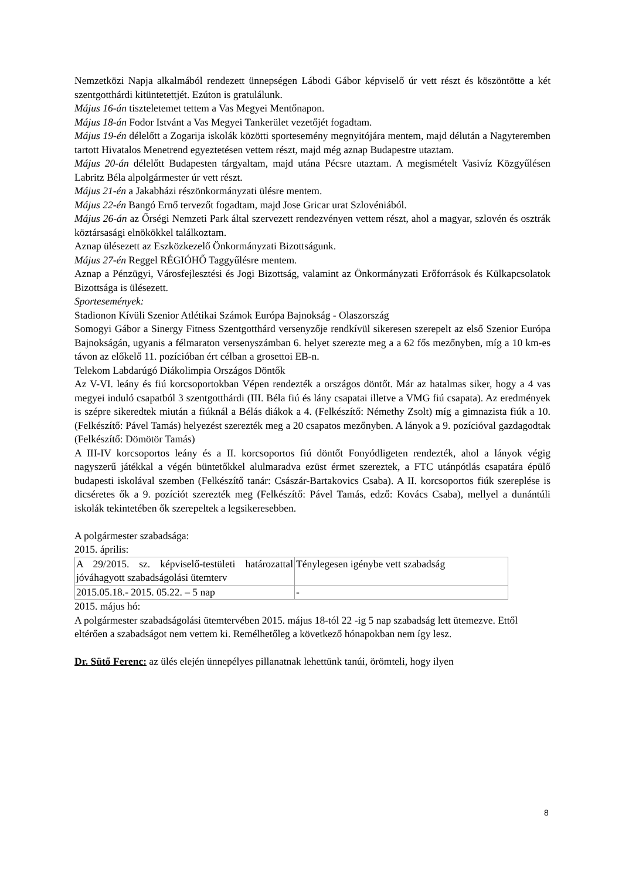Nemzetközi Napja alkalmából rendezett ünnepségen Lábodi Gábor képviselő úr vett részt és köszöntötte a két szentgotthárdi kitüntetettjét. Ezúton is gratulálunk.
Május 16-án tiszteletemet tettem a Vas Megyei Mentőnapon.
Május 18-án Fodor Istvánt a Vas Megyei Tankerület vezetőjét fogadtam.
Május 19-én délelőtt a Zogarija iskolák közötti sportesemény megnyitójára mentem, majd délután a Nagyteremben tartott Hivatalos Menetrend egyeztetésen vettem részt, majd még aznap Budapestre utaztam.
Május 20-án délelőtt Budapesten tárgyaltam, majd utána Pécsre utaztam. A megismételt Vasivíz Közgyűlésen Labritz Béla alpolgármester úr vett részt.
Május 21-én a Jakabházi részönkormányzati ülésre mentem.
Május 22-én Bangó Ernő tervezőt fogadtam, majd Jose Gricar urat Szlovéniából.
Május 26-án az Őrségi Nemzeti Park által szervezett rendezvényen vettem részt, ahol a magyar, szlovén és osztrák köztársasági elnökökkel találkoztam.
Aznap ülésezett az Eszközkezelő Önkormányzati Bizottságunk.
Május 27-én Reggel RÉGIÓHŐ Taggyűlésre mentem.
Aznap a Pénzügyi, Városfejlesztési és Jogi Bizottság, valamint az Önkormányzati Erőforrások és Külkapcsolatok Bizottsága is ülésezett.
Sportesemények:
Stadionon Kívüli Szenior Atlétikai Számok Európa Bajnokság - Olaszország
Somogyi Gábor a Sinergy Fitness Szentgotthárd versenyzője rendkívül sikeresen szerepelt az első Szenior Európa Bajnokságán, ugyanis a félmaraton versenyszámban 6. helyet szerezte meg a a 62 fős mezőnyben, míg a 10 km-es távon az előkelő 11. pozícióban ért célban a grosettoi EB-n.
Telekom Labdarúgó Diákolimpia Országos Döntők
Az V-VI. leány és fiú korcsoportokban Vépen rendezték a országos döntőt. Már az hatalmas siker, hogy a 4 vas megyei induló csapatból 3 szentgotthárdi (III. Béla fiú és lány csapatai illetve a VMG fiú csapata). Az eredmények is szépre sikeredtek miután a fiúknál a Bélás diákok a 4. (Felkészítő: Némethy Zsolt) míg a gimnazista fiúk a 10. (Felkészítő: Pável Tamás) helyezést szerezték meg a 20 csapatos mezőnyben. A lányok a 9. pozícióval gazdagodtak (Felkészítő: Dömötör Tamás)
A III-IV korcsoportos leány és a II. korcsoportos fiú döntőt Fonyódligeten rendezték, ahol a lányok végig nagyszerű játékkal a végén büntetőkkel alulmaradva ezüst érmet szereztek, a FTC utánpótlás csapatára épülő budapesti iskolával szemben (Felkészítő tanár: Császár-Bartakovics Csaba). A II. korcsoportos fiúk szereplése is dicséretes ők a 9. pozíciót szerezték meg (Felkészítő: Pável Tamás, edző: Kovács Csaba), mellyel a dunántúli iskolák tekintetében ők szerepeltek a legsikeresebben.
A polgármester szabadsága:
2015. április:
| A 29/2015. sz. képviselő-testületi határozattal jóváhagyott szabadságolási ütemterv | Ténylegesen igénybe vett szabadság |
| 2015.05.18.- 2015. 05.22. – 5 nap | - |
2015. május hó:
A polgármester szabadságolási ütemtervében 2015. május 18-tól 22 -ig 5 nap szabadság lett ütemezve. Ettől eltérően a szabadságot nem vettem ki. Remélhetőleg a következő hónapokban nem így lesz.
Dr. Sütő Ferenc: az ülés elején ünnepélyes pillanatnak lehettünk tanúi, örömteli, hogy ilyen
8